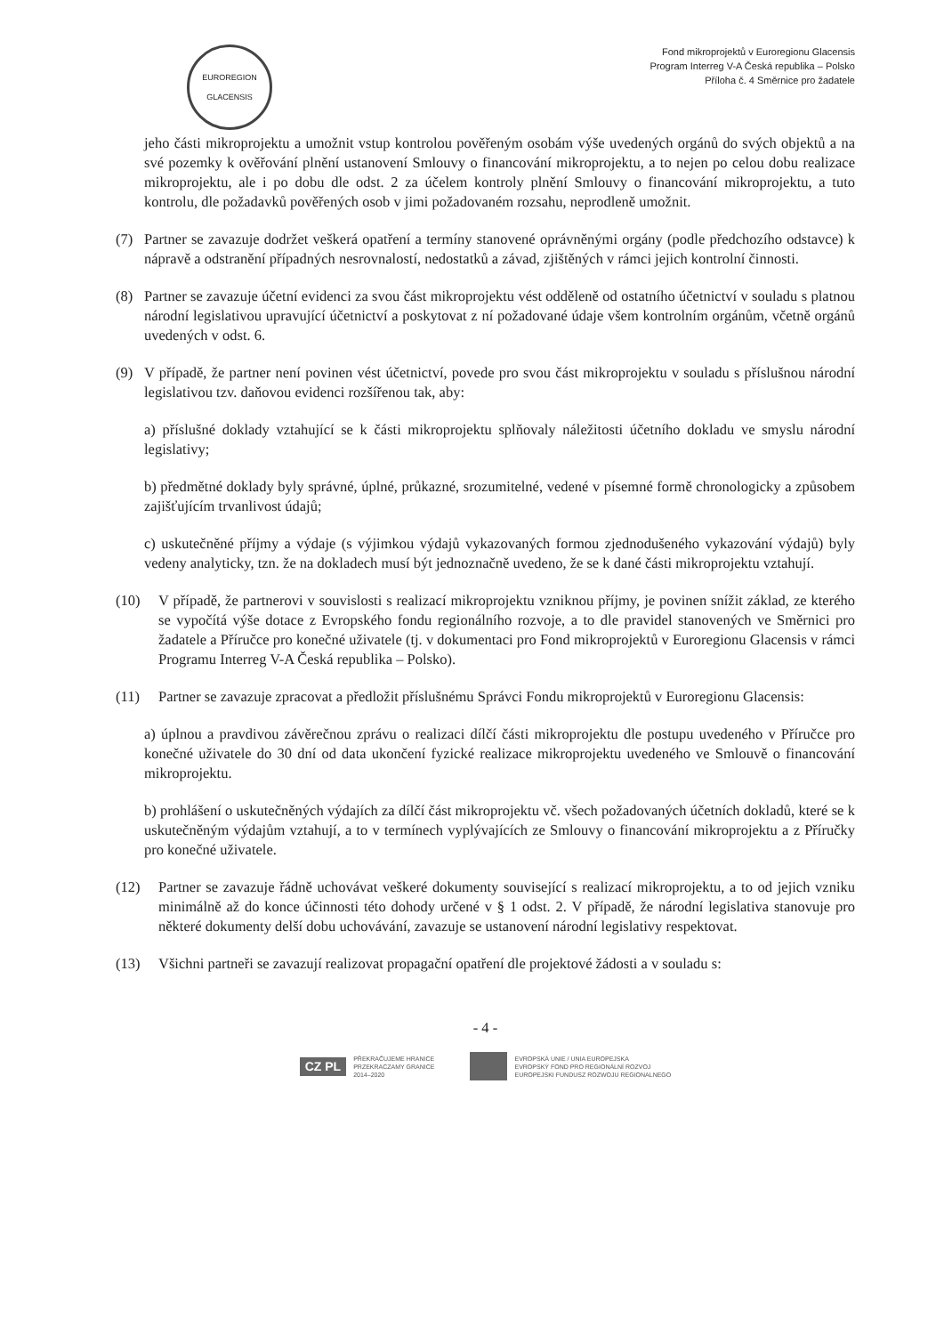EUROREGION
GLACENSIS
Fond mikroprojektů v Euroregionu Glacensis
Program Interreg V-A Česká republika – Polsko
Příloha č. 4 Směrnice pro žadatele
jeho části mikroprojektu a umožnit vstup kontrolou pověřeným osobám výše uvedených orgánů do svých objektů a na své pozemky k ověřování plnění ustanovení Smlouvy o financování mikroprojektu, a to nejen po celou dobu realizace mikroprojektu, ale i po dobu dle odst. 2 za účelem kontroly plnění Smlouvy o financování mikroprojektu, a tuto kontrolu, dle požadavků pověřených osob v jimi požadovaném rozsahu, neprodleně umožnit.
(7) Partner se zavazuje dodržet veškerá opatření a termíny stanovené oprávněnými orgány (podle předchozího odstavce) k nápravě a odstranění případných nesrovnalostí, nedostatků a závad, zjištěných v rámci jejich kontrolní činnosti.
(8) Partner se zavazuje účetní evidenci za svou část mikroprojektu vést odděleně od ostatního účetnictví v souladu s platnou národní legislativou upravující účetnictví a poskytovat z ní požadované údaje všem kontrolním orgánům, včetně orgánů uvedených v odst. 6.
(9) V případě, že partner není povinen vést účetnictví, povede pro svou část mikroprojektu v souladu s příslušnou národní legislativou tzv. daňovou evidenci rozšířenou tak, aby:
a) příslušné doklady vztahující se k části mikroprojektu splňovaly náležitosti účetního dokladu ve smyslu národní legislativy;
b) předmětné doklady byly správné, úplné, průkazné, srozumitelné, vedené v písemné formě chronologicky a způsobem zajišťujícím trvanlivost údajů;
c) uskutečněné příjmy a výdaje (s výjimkou výdajů vykazovaných formou zjednodušeného vykazování výdajů) byly vedeny analyticky, tzn. že na dokladech musí být jednoznačně uvedeno, že se k dané části mikroprojektu vztahují.
(10) V případě, že partnerovi v souvislosti s realizací mikroprojektu vzniknou příjmy, je povinen snížit základ, ze kterého se vypočítá výše dotace z Evropského fondu regionálního rozvoje, a to dle pravidel stanovených ve Směrnici pro žadatele a Příručce pro konečné uživatele (tj. v dokumentaci pro Fond mikroprojektů v Euroregionu Glacensis v rámci Programu Interreg V-A Česká republika – Polsko).
(11) Partner se zavazuje zpracovat a předložit příslušnému Správci Fondu mikroprojektů v Euroregionu Glacensis:
a) úplnou a pravdivou závěrečnou zprávu o realizaci dílčí části mikroprojektu dle postupu uvedeného v Příručce pro konečné uživatele do 30 dní od data ukončení fyzické realizace mikroprojektu uvedeného ve Smlouvě o financování mikroprojektu.
b) prohlášení o uskutečněných výdajích za dílčí část mikroprojektu vč. všech požadovaných účetních dokladů, které se k uskutečněným výdajům vztahují, a to v termínech vyplývajících ze Smlouvy o financování mikroprojektu a z Příručky pro konečné uživatele.
(12) Partner se zavazuje řádně uchovávat veškeré dokumenty související s realizací mikroprojektu, a to od jejich vzniku minimálně až do konce účinnosti této dohody určené v § 1 odst. 2. V případě, že národní legislativa stanovuje pro některé dokumenty delší dobu uchovávání, zavazuje se ustanovení národní legislativy respektovat.
(13) Všichni partneři se zavazují realizovat propagační opatření dle projektové žádosti a v souladu s:
- 4 -
CZ PL PŘEKRAČUJEME HRANICE
PRZEKRACZAMY GRANICE
2014–2020
EVROPSKÁ UNIE / UNIA EUROPEJSKA
EVROPSKÝ FOND PRO REGIONÁLNÍ ROZVOJ
EUROPEJSKI FUNDUSZ ROZWOJU REGIONALNEGO